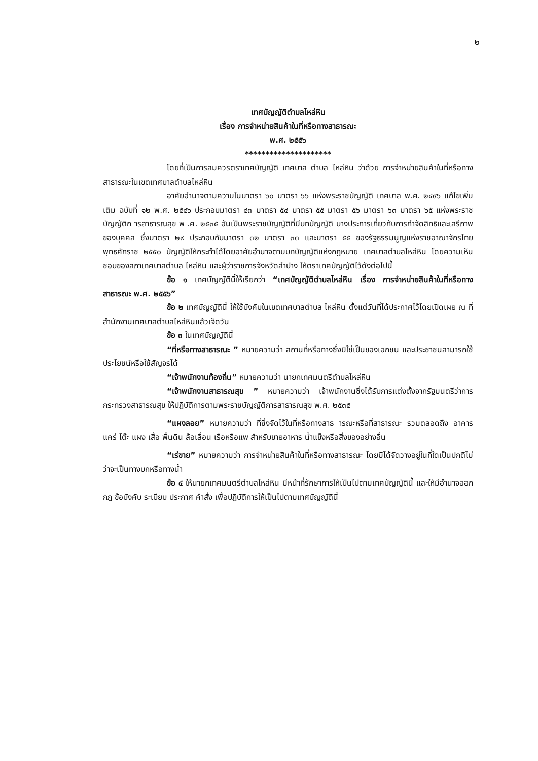๒
เทศบัญญัติตำบลไหล่หิน
เรื่อง การจำหน่ายสินค้าในที่หรือทางสาธารณะ
พ.ศ. ๒๕๕๖
*********************
โดยที่เป็นการสมควรตราเทศบัญญัติ เทศบาล ตำบล ไหล่หิน ว่าด้วย การจำหน่ายสินค้าในที่หรือทางสาธารณะในเขตเทศบาลตำบลไหล่หิน
อาศัยอำนาจตามความในมาตรา ๖๐ มาตรา ๖๖ แห่งพระราชบัญญัติ เทศบาล พ.ศ. ๒๔๙๖ แก้ไขเพิ่มเติม ฉบับที่ ๑๒ พ.ศ. ๒๕๔๖ ประกอบมาตรา ๔๓ มาตรา ๕๔ มาตรา ๕๕ มาตรา ๕๖ มาตรา ๖๓ มาตรา ๖๕ แห่งพระราชบัญญัติก ารสาธารณสุข พ .ศ. ๒๕๓๕ อันเป็นพระราชบัญญัติที่มีบทบัญญัติ บางประการเกี่ยวกับการกำจัดสิทธิและเสรีภาพของบุคคล ซึ่งมาตรา ๒๙ ประกอบกับมาตรา ๓๒ มาตรา ๓๓ และมาตรา ๕๕ ของรัฐธรรมนูญแห่งราชอาณาจักรไทย พุทธศักราช ๒๕๕๐ บัญญัติให้กระทำได้โดยอาศัยอำนาจตามบทบัญญัติแห่งกฎหมาย เทศบาลตำบลไหล่หิน โดยความเห็นชอบของสภาเทศบาลตำบล ไหล่หิน และผู้ว่าราชการจังหวัดลำปาง ให้ตราเทศบัญญัติไว้ดังต่อไปนี้
ข้อ ๑ เทศบัญญัตินี้ให้เรียกว่า “เทศบัญญัติตำบลไหล่หิน เรื่อง การจำหน่ายสินค้าในที่หรือทางสาธารณะ พ.ศ. ๒๕๕๖”
ข้อ ๒ เทศบัญญัตินี้ ให้ใช้บังคับในเขตเทศบาลตำบล ไหล่หิน ตั้งแต่วันที่ได้ประกาศไว้โดยเปิดเผย ณ ที่สำนักงานเทศบาลตำบลไหล่หินแล้วเจ็ดวัน
ข้อ ๓ ในเทศบัญญัตินี้
“ที่หรือทางสาธารณะ ” หมายความว่า สถานที่หรือทางซึ่งมิใช่เป็นของเอกชน และประชาชนสามารถใช้ประโยชน์หรือใช้สัญจรได้
“เจ้าพนักงานท้องถิ่น” หมายความว่า นายกเทศมนตรีตำบลไหล่หิน
“เจ้าพนักงานสาธารณสุข ” หมายความว่า เจ้าพนักงานซึ่งได้รับการแต่งตั้งจากรัฐมนตรีว่าการกระทรวงสาธารณสุข ให้ปฏิบัติการตามพระราชบัญญัติการสาธารณสุข พ.ศ. ๒๕๓๕
“แผงลอย” หมายความว่า ที่ซึ่งจัดไว้ในที่หรือทางสาธ ารณะหรือที่สาธารณะ รวมตลอดถึง อาคาร แคร่ โต๊ะ แผง เสื่อ พื้นดิน ล้อเลื่อน เรือหรือแพ สำหรับขายอาหาร น้ำแข็งหรือสิ่งของอย่างอื่น
“เร่ขาย” หมายความว่า การจำหน่ายสินค้าในที่หรือทางสาธารณะ โดยมิได้จัดวางอยู่ในที่ใดเป็นปกติไม่ว่าจะเป็นทางบกหรือทางน้ำ
ข้อ ๔ ให้นายกเทศมนตรีตำบลไหล่หิน มีหน้าที่รักษาการให้เป็นไปตามเทศบัญญัตินี้ และให้มีอำนาจออกกฎ ข้อบังคับ ระเบียบ ประกาศ คำสั่ง เพื่อปฏิบัติการให้เป็นไปตามเทศบัญญัตินี้